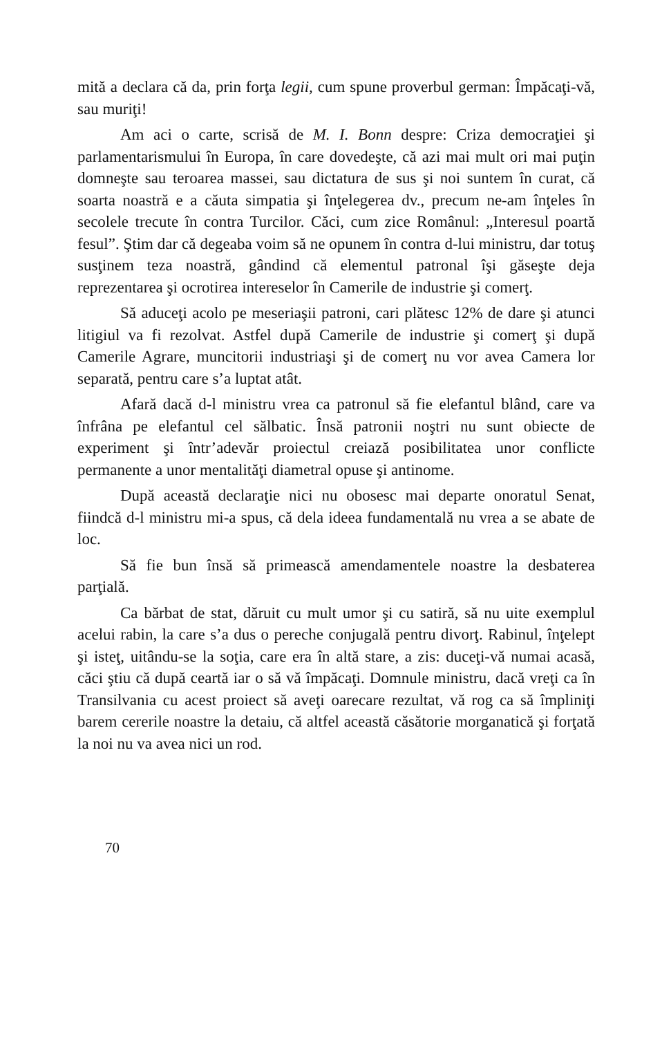mită a declara că da, prin forţa legii, cum spune proverbul german: Împăcaţi-vă, sau muriţi!
Am aci o carte, scrisă de M. I. Bonn despre: Criza democraţiei şi parlamentarismului în Europa, în care dovedeşte, că azi mai mult ori mai puţin domneşte sau teroarea massei, sau dictatura de sus şi noi suntem în curat, că soarta noastră e a căuta simpatia şi înţelegerea dv., precum ne-am înţeles în secolele trecute în contra Turcilor. Căci, cum zice Românul: „Interesul poartă fesul”. Ştim dar că degeaba voim să ne opunem în contra d-lui ministru, dar totuş susţinem teza noastră, gândind că elementul patronal îşi găseşte deja reprezentarea şi ocrotirea intereselor în Camerile de industrie şi comerţ.
Să aduceţi acolo pe meseriaşii patroni, cari plătesc 12% de dare şi atunci litigiul va fi rezolvat. Astfel după Camerile de industrie şi comerţ şi după Camerile Agrare, muncitorii industriaşi şi de comerţ nu vor avea Camera lor separată, pentru care s’a luptat atât.
Afară dacă d-l ministru vrea ca patronul să fie elefantul blând, care va înfrâna pe elefantul cel sălbatic. Însă patronii noştri nu sunt obiecte de experiment şi într’adevăr proiectul creiază posibilitatea unor conflicte permanente a unor mentalităţi diametral opuse şi antinome.
După această declaraţie nici nu obosesc mai departe onoratul Senat, fiindcă d-l ministru mi-a spus, că dela ideea fundamentală nu vrea a se abate de loc.
Să fie bun însă să primească amendamentele noastre la desbaterea parţială.
Ca bărbat de stat, dăruit cu mult umor şi cu satiră, să nu uite exemplul acelui rabin, la care s’a dus o pereche conjugală pentru divorţ. Rabinul, înţelept şi isteţ, uitându-se la soţia, care era în altă stare, a zis: duceţi-vă numai acasă, căci ştiu că după ceartă iar o să vă împăcaţi. Domnule ministru, dacă vreţi ca în Transilvania cu acest proiect să aveţi oarecare rezultat, vă rog ca să împliniţi barem cererile noastre la detaiu, că altfel această căsătorie morganatică şi forţată la noi nu va avea nici un rod.
70